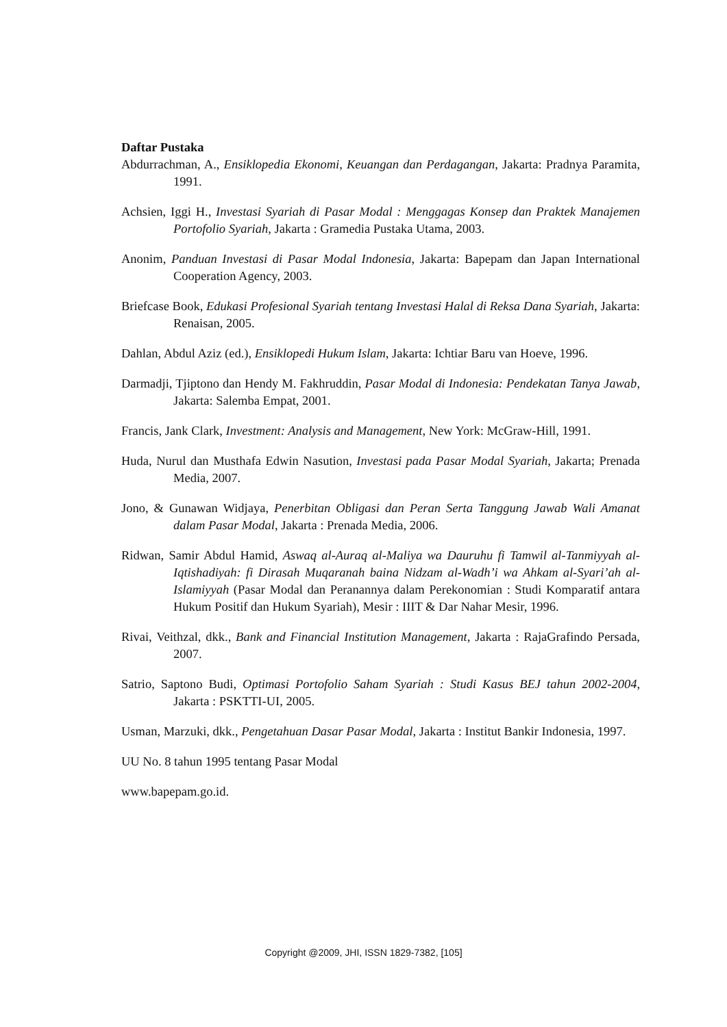Daftar Pustaka
Abdurrachman, A., Ensiklopedia Ekonomi, Keuangan dan Perdagangan, Jakarta: Pradnya Paramita, 1991.
Achsien, Iggi H., Investasi Syariah di Pasar Modal : Menggagas Konsep dan Praktek Manajemen Portofolio Syariah, Jakarta : Gramedia Pustaka Utama, 2003.
Anonim, Panduan Investasi di Pasar Modal Indonesia, Jakarta: Bapepam dan Japan International Cooperation Agency, 2003.
Briefcase Book, Edukasi Profesional Syariah tentang Investasi Halal di Reksa Dana Syariah, Jakarta: Renaisan, 2005.
Dahlan, Abdul Aziz (ed.), Ensiklopedi Hukum Islam, Jakarta: Ichtiar Baru van Hoeve, 1996.
Darmadji, Tjiptono dan Hendy M. Fakhruddin, Pasar Modal di Indonesia: Pendekatan Tanya Jawab, Jakarta: Salemba Empat, 2001.
Francis, Jank Clark, Investment: Analysis and Management, New York: McGraw-Hill, 1991.
Huda, Nurul dan Musthafa Edwin Nasution, Investasi pada Pasar Modal Syariah, Jakarta; Prenada Media, 2007.
Jono, & Gunawan Widjaya, Penerbitan Obligasi dan Peran Serta Tanggung Jawab Wali Amanat dalam Pasar Modal, Jakarta : Prenada Media, 2006.
Ridwan, Samir Abdul Hamid, Aswaq al-Auraq al-Maliya wa Dauruhu fi Tamwil al-Tanmiyyah al-Iqtishadiyah: fi Dirasah Muqaranah baina Nidzam al-Wadh’i wa Ahkam al-Syari’ah al-Islamiyyah (Pasar Modal dan Peranannya dalam Perekonomian : Studi Komparatif antara Hukum Positif dan Hukum Syariah), Mesir : IIIT & Dar Nahar Mesir, 1996.
Rivai, Veithzal, dkk., Bank and Financial Institution Management, Jakarta : RajaGrafindo Persada, 2007.
Satrio, Saptono Budi, Optimasi Portofolio Saham Syariah : Studi Kasus BEJ tahun 2002-2004, Jakarta : PSKTTI-UI, 2005.
Usman, Marzuki, dkk., Pengetahuan Dasar Pasar Modal, Jakarta : Institut Bankir Indonesia, 1997.
UU No. 8 tahun 1995 tentang Pasar Modal
www.bapepam.go.id.
Copyright @2009, JHI, ISSN 1829-7382, [105]